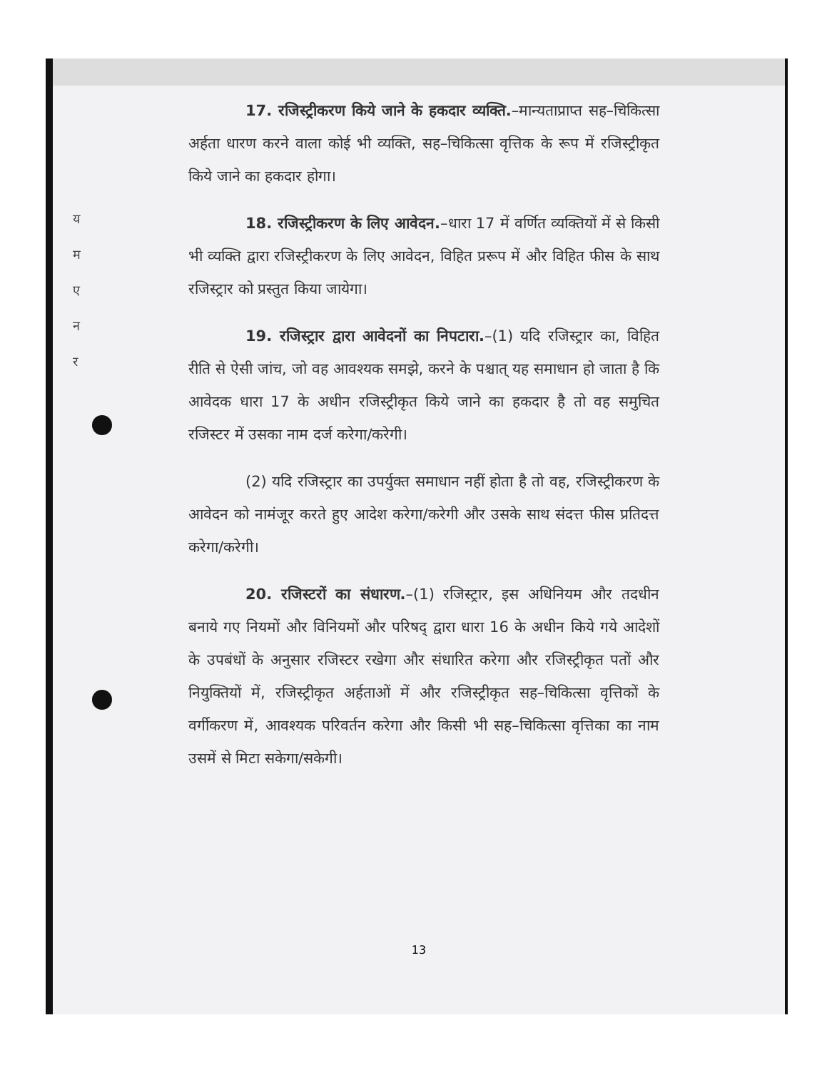य
म
ए
न
र
17. रजिस्ट्रीकरण किये जाने के हकदार व्यक्ति.–मान्यताप्राप्त सह–चिकित्सा अर्हता धारण करने वाला कोई भी व्यक्ति, सह–चिकित्सा वृत्तिक के रूप में रजिस्ट्रीकृत किये जाने का हकदार होगा।
18. रजिस्ट्रीकरण के लिए आवेदन.–धारा 17 में वर्णित व्यक्तियों में से किसी भी व्यक्ति द्वारा रजिस्ट्रीकरण के लिए आवेदन, विहित प्ररूप में और विहित फीस के साथ रजिस्ट्रार को प्रस्तुत किया जायेगा।
19. रजिस्ट्रार द्वारा आवेदनों का निपटारा.–(1) यदि रजिस्ट्रार का, विहित रीति से ऐसी जांच, जो वह आवश्यक समझे, करने के पश्चात् यह समाधान हो जाता है कि आवेदक धारा 17 के अधीन रजिस्ट्रीकृत किये जाने का हकदार है तो वह समुचित रजिस्टर में उसका नाम दर्ज करेगा/करेगी।
(2) यदि रजिस्ट्रार का उपर्युक्त समाधान नहीं होता है तो वह, रजिस्ट्रीकरण के आवेदन को नामंजूर करते हुए आदेश करेगा/करेगी और उसके साथ संदत्त फीस प्रतिदत्त करेगा/करेगी।
20. रजिस्टरों का संधारण.–(1) रजिस्ट्रार, इस अधिनियम और तदधीन बनाये गए नियमों और विनियमों और परिषद् द्वारा धारा 16 के अधीन किये गये आदेशों के उपबंधों के अनुसार रजिस्टर रखेगा और संधारित करेगा और रजिस्ट्रीकृत पतों और नियुक्तियों में, रजिस्ट्रीकृत अर्हताओं में और रजिस्ट्रीकृत सह–चिकित्सा वृत्तिकों के वर्गीकरण में, आवश्यक परिवर्तन करेगा और किसी भी सह–चिकित्सा वृत्तिका का नाम उसमें से मिटा सकेगा/सकेगी।
13